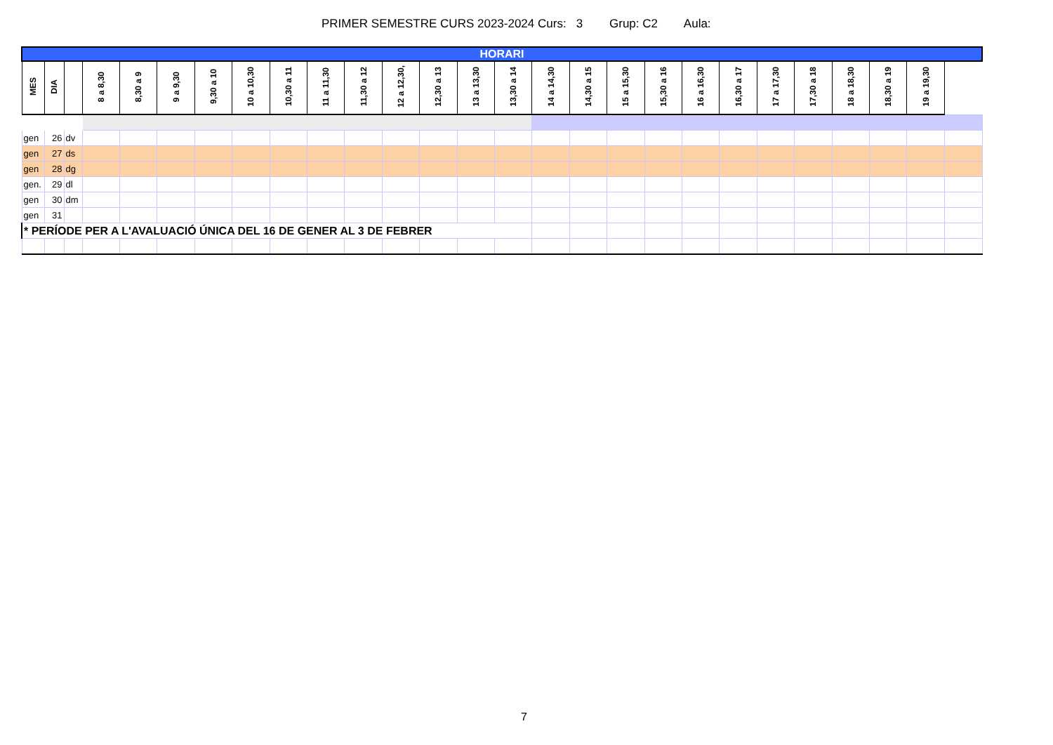PRIMER SEMESTRE CURS 2023-2024 Curs: 3 Grup: C2 Aula:
| HORARI | | | | | | | | | | | | | | | | | | | | | | | | | | |
| MES | DIA | | 8 a 8,30 | 8,30 a 9 | 9 a 9,30 | 9,30 a 10 | 10 a 10,30 | 10,30 a 11 | 11 a 11,30 | 11,30 a 12 | 12 a 12,30, | 12,30 a 13 | 13 a 13,30 | 13,30 a 14 | 14 a 14,30 | 14,30 a 15 | 15 a 15,30 | 15,30 a 16 | 16 a 16,30 | 16,30 a 17 | 17 a 17,30 | 17,30 a 18 | 18 a 18,30 | 18,30 a 19 | 19 a 19,30 | |
| gen | 26 | dv | | | | | | | | | | | | | | | | | | | | | | | | |
| gen | 27 | ds | | | | | | | | | | | | | | | | | | | | | | | | |
| gen | 28 | dg | | | | | | | | | | | | | | | | | | | | | | | | |
| gen. | 29 | dl | | | | | | | | | | | | | | | | | | | | | | | | |
| gen | 30 | dm | | | | | | | | | | | | | | | | | | | | | | | | |
| gen | 31 | | | | | | | | | | | | | | | | | | | | | | | | | |
| * PERÍODE PER A L'AVALUACIÓ ÚNICA DEL 16 DE GENER AL 3 DE FEBRER | | | | | | | | | | | | | | | | | | | | | | | | | | |
7